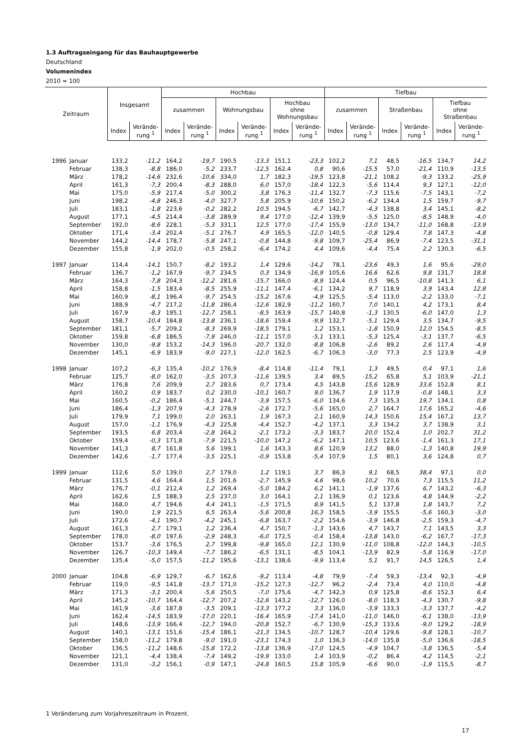1.3 Auftragseingang für das Bauhauptgewerbe
Deutschland
Volumenindex
2010 = 100
| Zeitraum | | Insgesamt | | Hochbau | | | | | | Tiefbau | | | | | |
| --- | --- | --- | --- | --- | --- | --- | --- | --- | --- | --- | --- | --- | --- | --- | --- |
| | | | | zusammen | | Wohnungsbau | | Hochbau ohne Wohnungsbau | | zusammen | | Straßenbau | | Tiefbau ohne Straßenbau | |
| | | Index | Verände- rung <sup>1</sup> | Index | Verände- rung <sup>1</sup> | Index | Verände- rung <sup>1</sup> | Index | Verände- rung <sup>1</sup> | Index | Verände- rung <sup>1</sup> | Index | Verände- rung <sup>1</sup> | Index | Verände- rung <sup>1</sup> |
| 1996 | Januar | 133,2 | -11,2 | 164,2 | -19,7 | 190,5 | -13,3 | 151,1 | -23,3 | 102,2 | 7,1 | 48,5 | -16,5 | 134,7 | 14,2 |
| | Februar | 138,3 | -8,8 | 186,0 | -5,2 | 233,7 | -12,5 | 162,4 | 0,8 | 90,6 | -15,5 | 57,0 | -21,4 | 110,9 | -13,5 |
| | März | 178,2 | -14,6 | 232,6 | -10,6 | 334,0 | 1,7 | 182,3 | -19,5 | 123,8 | -21,1 | 108,2 | -9,3 | 133,2 | -25,9 |
| | April | 161,3 | -7,3 | 200,4 | -8,3 | 288,0 | 6,0 | 157,0 | -18,4 | 122,3 | -5,6 | 114,4 | 9,3 | 127,1 | -12,0 |
| | Mai | 175,0 | -5,9 | 217,4 | -5,0 | 300,2 | 3,8 | 176,3 | -11,4 | 132,7 | -7,3 | 115,6 | -7,5 | 143,1 | -7,2 |
| | Juni | 198,2 | -4,8 | 246,3 | -4,0 | 327,7 | 5,8 | 205,9 | -10,6 | 150,2 | -6,2 | 134,4 | 1,5 | 159,7 | -9,7 |
| | Juli | 183,1 | -1,8 | 223,6 | -0,2 | 282,2 | 10,5 | 194,5 | -6,7 | 142,7 | -4,3 | 138,8 | 3,4 | 145,1 | -8,2 |
| | August | 177,1 | -4,5 | 214,4 | -3,8 | 289,9 | 9,4 | 177,0 | -12,4 | 139,9 | -5,5 | 125,0 | -8,5 | 148,9 | -4,0 |
| | September | 192,0 | -8,6 | 228,1 | -5,3 | 331,1 | 12,5 | 177,0 | -17,4 | 155,9 | -13,0 | 134,7 | -11,0 | 168,8 | -13,9 |
| | Oktober | 171,4 | -3,4 | 202,4 | -5,1 | 276,7 | 4,9 | 165,5 | -12,0 | 140,5 | -0,8 | 129,4 | 7,8 | 147,3 | -4,8 |
| | November | 144,2 | -14,4 | 178,7 | -5,8 | 247,1 | -0,8 | 144,8 | -9,8 | 109,7 | -25,4 | 86,9 | -7,4 | 123,5 | -31,1 |
| | Dezember | 155,8 | -1,9 | 202,0 | -0,5 | 258,2 | -6,4 | 174,2 | 4,4 | 109,6 | -4,4 | 75,4 | 2,2 | 130,3 | -6,5 |
| 1997 | Januar | 114,4 | -14,1 | 150,7 | -8,2 | 193,2 | 1,4 | 129,6 | -14,2 | 78,1 | -23,6 | 49,3 | 1,6 | 95,6 | -29,0 |
| | Februar | 136,7 | -1,2 | 167,9 | -9,7 | 234,5 | 0,3 | 134,9 | -16,9 | 105,6 | 16,6 | 62,6 | 9,8 | 131,7 | 18,8 |
| | März | 164,3 | -7,8 | 204,3 | -12,2 | 281,6 | -15,7 | 166,0 | -8,9 | 124,4 | 0,5 | 96,5 | -10,8 | 141,3 | 6,1 |
| | April | 158,8 | -1,5 | 183,4 | -8,5 | 255,9 | -11,1 | 147,4 | -6,1 | 134,2 | 9,7 | 118,9 | 3,9 | 143,4 | 12,8 |
| | Mai | 160,9 | -8,1 | 196,4 | -9,7 | 254,5 | -15,2 | 167,6 | -4,9 | 125,5 | -5,4 | 113,0 | -2,2 | 133,0 | -7,1 |
| | Juni | 188,9 | -4,7 | 217,2 | -11,8 | 286,4 | -12,6 | 182,9 | -11,2 | 160,7 | 7,0 | 140,1 | 4,2 | 173,1 | 8,4 |
| | Juli | 167,9 | -8,3 | 195,1 | -12,7 | 258,1 | -8,5 | 163,9 | -15,7 | 140,8 | -1,3 | 130,5 | -6,0 | 147,0 | 1,3 |
| | August | 158,7 | -10,4 | 184,8 | -13,8 | 236,1 | -18,6 | 159,4 | -9,9 | 132,7 | -5,1 | 129,4 | 3,5 | 134,7 | -9,5 |
| | September | 181,1 | -5,7 | 209,2 | -8,3 | 269,9 | -18,5 | 179,1 | 1,2 | 153,1 | -1,8 | 150,9 | 12,0 | 154,5 | -8,5 |
| | Oktober | 159,8 | -6,8 | 186,5 | -7,9 | 246,0 | -11,1 | 157,0 | -5,1 | 133,1 | -5,3 | 125,4 | -3,1 | 137,7 | -6,5 |
| | November | 130,0 | -9,8 | 153,2 | -14,3 | 196,0 | -20,7 | 132,0 | -8,8 | 106,8 | -2,6 | 89,2 | 2,6 | 117,4 | -4,9 |
| | Dezember | 145,1 | -6,9 | 183,9 | -9,0 | 227,1 | -12,0 | 162,5 | -6,7 | 106,3 | -3,0 | 77,3 | 2,5 | 123,9 | -4,9 |
| 1998 | Januar | 107,2 | -6,3 | 135,4 | -10,2 | 176,9 | -8,4 | 114,8 | -11,4 | 79,1 | 1,3 | 49,5 | 0,4 | 97,1 | 1,6 |
| | Februar | 125,7 | -8,0 | 162,0 | -3,5 | 207,3 | -11,6 | 139,5 | 3,4 | 89,5 | -15,2 | 65,8 | 5,1 | 103,9 | -21,1 |
| | März | 176,8 | 7,6 | 209,9 | 2,7 | 283,6 | 0,7 | 173,4 | 4,5 | 143,8 | 15,6 | 128,9 | 33,6 | 152,8 | 8,1 |
| | April | 160,2 | 0,9 | 183,7 | 0,2 | 230,0 | -10,1 | 160,7 | 9,0 | 136,7 | 1,9 | 117,9 | -0,8 | 148,1 | 3,3 |
| | Mai | 160,5 | -0,2 | 186,4 | -5,1 | 244,7 | -3,9 | 157,5 | -6,0 | 134,6 | 7,3 | 135,3 | 19,7 | 134,1 | 0,8 |
| | Juni | 186,4 | -1,3 | 207,9 | -4,3 | 278,9 | -2,6 | 172,7 | -5,6 | 165,0 | 2,7 | 164,7 | 17,6 | 165,2 | -4,6 |
| | Juli | 179,9 | 7,1 | 199,0 | 2,0 | 263,1 | 1,9 | 167,3 | 2,1 | 160,9 | 14,3 | 150,6 | 15,4 | 167,2 | 13,7 |
| | August | 157,0 | -1,1 | 176,9 | -4,3 | 225,8 | -4,4 | 152,7 | -4,2 | 137,1 | 3,3 | 134,2 | 3,7 | 138,9 | 3,1 |
| | September | 193,5 | 6,8 | 203,4 | -2,8 | 264,2 | -2,1 | 173,2 | -3,3 | 183,7 | 20,0 | 152,4 | 1,0 | 202,7 | 31,2 |
| | Oktober | 159,4 | -0,3 | 171,8 | -7,9 | 221,5 | -10,0 | 147,2 | -6,2 | 147,1 | 10,5 | 123,6 | -1,4 | 161,3 | 17,1 |
| | November | 141,3 | 8,7 | 161,8 | 5,6 | 199,1 | 1,6 | 143,3 | 8,6 | 120,9 | 13,2 | 88,0 | -1,3 | 140,8 | 19,9 |
| | Dezember | 142,6 | -1,7 | 177,4 | -3,5 | 225,1 | -0,9 | 153,8 | -5,4 | 107,9 | 1,5 | 80,1 | 3,6 | 124,8 | 0,7 |
| 1999 | Januar | 112,6 | 5,0 | 139,0 | 2,7 | 179,0 | 1,2 | 119,1 | 3,7 | 86,3 | 9,1 | 68,5 | 38,4 | 97,1 | 0,0 |
| | Februar | 131,5 | 4,6 | 164,4 | 1,5 | 201,6 | -2,7 | 145,9 | 4,6 | 98,6 | 10,2 | 70,6 | 7,3 | 115,5 | 11,2 |
| | März | 176,7 | -0,1 | 212,4 | 1,2 | 269,4 | -5,0 | 184,2 | 6,2 | 141,1 | -1,9 | 137,6 | 6,7 | 143,2 | -6,3 |
| | April | 162,6 | 1,5 | 188,3 | 2,5 | 237,0 | 3,0 | 164,1 | 2,1 | 136,9 | 0,1 | 123,6 | 4,8 | 144,9 | -2,2 |
| | Mai | 168,0 | 4,7 | 194,6 | 4,4 | 241,1 | -1,5 | 171,5 | 8,9 | 141,5 | 5,1 | 137,8 | 1,8 | 143,7 | 7,2 |
| | Juni | 190,0 | 1,9 | 221,5 | 6,5 | 263,4 | -5,6 | 200,8 | 16,3 | 158,5 | -3,9 | 155,5 | -5,6 | 160,3 | -3,0 |
| | Juli | 172,6 | -4,1 | 190,7 | -4,2 | 245,1 | -6,8 | 163,7 | -2,2 | 154,6 | -3,9 | 146,8 | -2,5 | 159,3 | -4,7 |
| | August | 161,3 | 2,7 | 179,1 | 1,2 | 236,4 | 4,7 | 150,7 | -1,3 | 143,6 | 4,7 | 143,7 | 7,1 | 143,5 | 3,3 |
| | September | 178,0 | -8,0 | 197,6 | -2,9 | 248,3 | -6,0 | 172,5 | -0,4 | 158,4 | -13,8 | 143,0 | -6,2 | 167,7 | -17,3 |
| | Oktober | 153,7 | -3,6 | 176,5 | 2,7 | 199,8 | -9,8 | 165,0 | 12,1 | 130,9 | -11,0 | 108,8 | -12,0 | 144,3 | -10,5 |
| | November | 126,7 | -10,3 | 149,4 | -7,7 | 186,2 | -6,5 | 131,1 | -8,5 | 104,1 | -13,9 | 82,9 | -5,8 | 116,9 | -17,0 |
| | Dezember | 135,4 | -5,0 | 157,5 | -11,2 | 195,6 | -13,1 | 138,6 | -9,9 | 113,4 | 5,1 | 91,7 | 14,5 | 126,5 | 1,4 |
| 2000 | Januar | 104,8 | -6,9 | 129,7 | -6,7 | 162,6 | -9,2 | 113,4 | -4,8 | 79,9 | -7,4 | 59,3 | -13,4 | 92,3 | -4,9 |
| | Februar | 119,0 | -9,5 | 141,8 | -13,7 | 171,0 | -15,2 | 127,3 | -12,7 | 96,2 | -2,4 | 73,4 | 4,0 | 110,0 | -4,8 |
| | März | 171,3 | -3,1 | 200,4 | -5,6 | 250,5 | -7,0 | 175,6 | -4,7 | 142,3 | 0,9 | 125,8 | -8,6 | 152,3 | 6,4 |
| | April | 145,2 | -10,7 | 164,4 | -12,7 | 207,2 | -12,6 | 143,2 | -12,7 | 126,0 | -8,0 | 118,3 | -4,3 | 130,7 | -9,8 |
| | Mai | 161,9 | -3,6 | 187,8 | -3,5 | 209,1 | -13,3 | 177,2 | 3,3 | 136,0 | -3,9 | 133,3 | -3,3 | 137,7 | -4,2 |
| | Juni | 162,4 | -14,5 | 183,9 | -17,0 | 220,1 | -16,4 | 165,9 | -17,4 | 141,0 | -11,0 | 146,0 | -6,1 | 138,0 | -13,9 |
| | Juli | 148,6 | -13,9 | 166,4 | -12,7 | 194,0 | -20,8 | 152,7 | -6,7 | 130,9 | -15,3 | 133,6 | -9,0 | 129,2 | -18,9 |
| | August | 140,1 | -13,1 | 151,6 | -15,4 | 186,1 | -21,3 | 134,5 | -10,7 | 128,7 | -10,4 | 129,6 | -9,8 | 128,1 | -10,7 |
| | September | 158,0 | -11,2 | 179,8 | -9,0 | 191,0 | -23,1 | 174,3 | 1,0 | 136,3 | -14,0 | 135,8 | -5,0 | 136,6 | -18,5 |
| | Oktober | 136,5 | -11,2 | 148,6 | -15,8 | 172,2 | -13,8 | 136,9 | -17,0 | 124,5 | -4,9 | 104,7 | -3,8 | 136,5 | -5,4 |
| | November | 121,1 | -4,4 | 138,4 | -7,4 | 149,2 | -19,9 | 133,0 | 1,4 | 103,9 | -0,2 | 86,4 | 4,2 | 114,5 | -2,1 |
| | Dezember | 131,0 | -3,2 | 156,1 | -0,9 | 147,1 | -24,8 | 160,5 | 15,8 | 105,9 | -6,6 | 90,0 | -1,9 | 115,5 | -8,7 |
1 Veränderung zum Vorjahreszeitraum in Prozent.
17